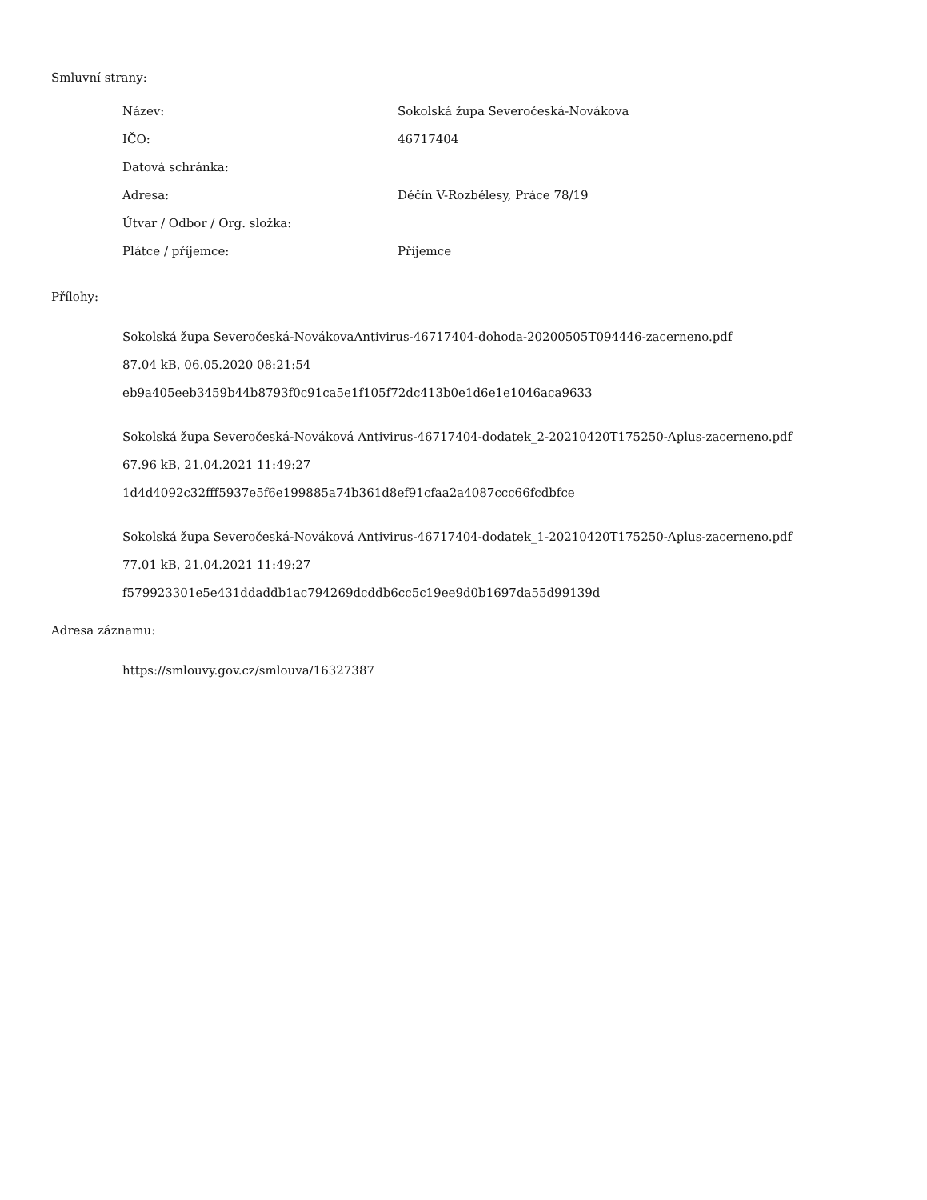Smluvní strany:
| Název: | Sokolská župa Severočeská-Novákova |
| IČO: | 46717404 |
| Datová schránka: | |
| Adresa: | Děčín V-Rozbělesy, Práce 78/19 |
| Útvar / Odbor / Org. složka: | |
| Plátce / příjemce: | Příjemce |
Přílohy:
Sokolská župa Severočeská-NovákovaAntivirus-46717404-dohoda-20200505T094446-zacerneno.pdf
87.04 kB, 06.05.2020 08:21:54
eb9a405eeb3459b44b8793f0c91ca5e1f105f72dc413b0e1d6e1e1046aca9633
Sokolská župa Severočeská-Nováková Antivirus-46717404-dodatek_2-20210420T175250-Aplus-zacerneno.pdf
67.96 kB, 21.04.2021 11:49:27
1d4d4092c32fff5937e5f6e199885a74b361d8ef91cfaa2a4087ccc66fcdbfce
Sokolská župa Severočeská-Nováková Antivirus-46717404-dodatek_1-20210420T175250-Aplus-zacerneno.pdf
77.01 kB, 21.04.2021 11:49:27
f579923301e5e431ddaddb1ac794269dcddb6cc5c19ee9d0b1697da55d99139d
Adresa záznamu:
https://smlouvy.gov.cz/smlouva/16327387